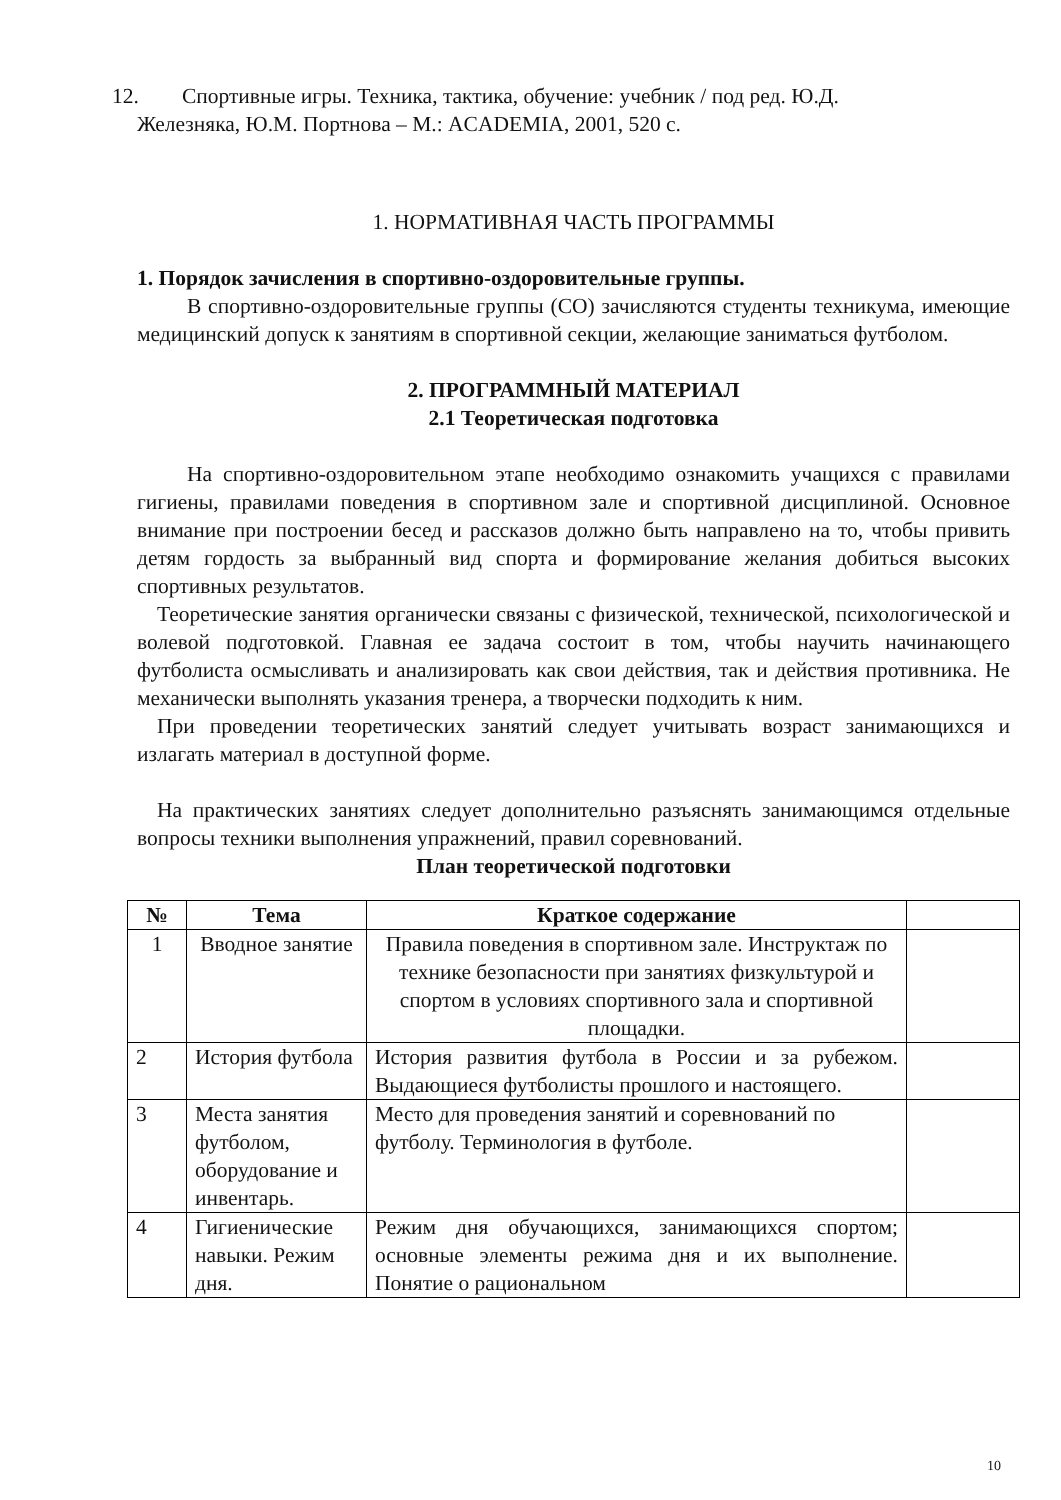12. Спортивные игры. Техника, тактика, обучение: учебник / под ред. Ю.Д.
Железняка, Ю.М. Портнова – М.: ACADEMIA, 2001, 520 с.
1. НОРМАТИВНАЯ ЧАСТЬ ПРОГРАММЫ
1. Порядок зачисления в спортивно-оздоровительные группы.
В спортивно-оздоровительные группы (СО) зачисляются студенты техникума, имеющие медицинский допуск к занятиям в спортивной секции, желающие заниматься футболом.
2. ПРОГРАММНЫЙ МАТЕРИАЛ
2.1 Теоретическая подготовка
На спортивно-оздоровительном этапе необходимо ознакомить учащихся с правилами гигиены, правилами поведения в спортивном зале и спортивной дисциплиной. Основное внимание при построении бесед и рассказов должно быть направлено на то, чтобы привить детям гордость за выбранный вид спорта и формирование желания добиться высоких спортивных результатов.
Теоретические занятия органически связаны с физической, технической, психологической и волевой подготовкой. Главная ее задача состоит в том, чтобы научить начинающего футболиста осмысливать и анализировать как свои действия, так и действия противника. Не механически выполнять указания тренера, а творчески подходить к ним.
При проведении теоретических занятий следует учитывать возраст занимающихся и излагать материал в доступной форме.
На практических занятиях следует дополнительно разъяснять занимающимся отдельные вопросы техники выполнения упражнений, правил соревнований.
План теоретической подготовки
| № | Тема | Краткое содержание | |
| --- | --- | --- | --- |
| 1 | Вводное занятие | Правила поведения в спортивном зале. Инструктаж по технике безопасности при занятиях физкультурой и спортом в условиях спортивного зала и спортивной площадки. | |
| 2 | История футбола | История развития футбола в России и за рубежом. Выдающиеся футболисты прошлого и настоящего. | |
| 3 | Места занятия футболом, оборудование и инвентарь. | Место для проведения занятий и соревнований по футболу. Терминология в футболе. | |
| 4 | Гигиенические навыки. Режим дня. | Режим дня обучающихся, занимающихся спортом; основные элементы режима дня и их выполнение. Понятие о рациональном | |
10